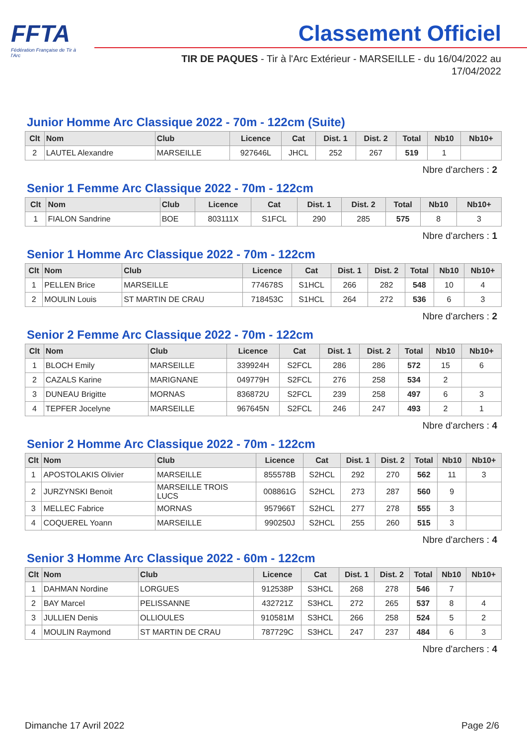FFTA
Fédération Française de Tir à l'Arc
Classement Officiel
TIR DE PAQUES - Tir à l'Arc Extérieur - MARSEILLE - du 16/04/2022 au 17/04/2022
Junior Homme Arc Classique 2022 - 70m - 122cm (Suite)
| Clt | Nom | Club | Licence | Cat | Dist. 1 | Dist. 2 | Total | Nb10 | Nb10+ |
| --- | --- | --- | --- | --- | --- | --- | --- | --- | --- |
| 2 | LAUTEL Alexandre | MARSEILLE | 927646L | JHCL | 252 | 267 | 519 | 1 | |
Nbre d'archers : 2
Senior 1 Femme Arc Classique 2022 - 70m - 122cm
| Clt | Nom | Club | Licence | Cat | Dist. 1 | Dist. 2 | Total | Nb10 | Nb10+ |
| --- | --- | --- | --- | --- | --- | --- | --- | --- | --- |
| 1 | FIALON Sandrine | BOE | 803111X | S1FCL | 290 | 285 | 575 | 8 | 3 |
Nbre d'archers : 1
Senior 1 Homme Arc Classique 2022 - 70m - 122cm
| Clt | Nom | Club | Licence | Cat | Dist. 1 | Dist. 2 | Total | Nb10 | Nb10+ |
| --- | --- | --- | --- | --- | --- | --- | --- | --- | --- |
| 1 | PELLEN Brice | MARSEILLE | 774678S | S1HCL | 266 | 282 | 548 | 10 | 4 |
| 2 | MOULIN Louis | ST MARTIN DE CRAU | 718453C | S1HCL | 264 | 272 | 536 | 6 | 3 |
Nbre d'archers : 2
Senior 2 Femme Arc Classique 2022 - 70m - 122cm
| Clt | Nom | Club | Licence | Cat | Dist. 1 | Dist. 2 | Total | Nb10 | Nb10+ |
| --- | --- | --- | --- | --- | --- | --- | --- | --- | --- |
| 1 | BLOCH Emily | MARSEILLE | 339924H | S2FCL | 286 | 286 | 572 | 15 | 6 |
| 2 | CAZALS Karine | MARIGNANE | 049779H | S2FCL | 276 | 258 | 534 | 2 | |
| 3 | DUNEAU Brigitte | MORNAS | 836872U | S2FCL | 239 | 258 | 497 | 6 | 3 |
| 4 | TEPFER Jocelyne | MARSEILLE | 967645N | S2FCL | 246 | 247 | 493 | 2 | 1 |
Nbre d'archers : 4
Senior 2 Homme Arc Classique 2022 - 70m - 122cm
| Clt | Nom | Club | Licence | Cat | Dist. 1 | Dist. 2 | Total | Nb10 | Nb10+ |
| --- | --- | --- | --- | --- | --- | --- | --- | --- | --- |
| 1 | APOSTOLAKIS Olivier | MARSEILLE | 855578B | S2HCL | 292 | 270 | 562 | 11 | 3 |
| 2 | JURZYNSKI Benoit | MARSEILLE TROIS LUCS | 008861G | S2HCL | 273 | 287 | 560 | 9 | |
| 3 | MELLEC Fabrice | MORNAS | 957966T | S2HCL | 277 | 278 | 555 | 3 | |
| 4 | COQUEREL Yoann | MARSEILLE | 990250J | S2HCL | 255 | 260 | 515 | 3 | |
Nbre d'archers : 4
Senior 3 Homme Arc Classique 2022 - 60m - 122cm
| Clt | Nom | Club | Licence | Cat | Dist. 1 | Dist. 2 | Total | Nb10 | Nb10+ |
| --- | --- | --- | --- | --- | --- | --- | --- | --- | --- |
| 1 | DAHMAN Nordine | LORGUES | 912538P | S3HCL | 268 | 278 | 546 | 7 | |
| 2 | BAY Marcel | PELISSANNE | 432721Z | S3HCL | 272 | 265 | 537 | 8 | 4 |
| 3 | JULLIEN Denis | OLLIOULES | 910581M | S3HCL | 266 | 258 | 524 | 5 | 2 |
| 4 | MOULIN Raymond | ST MARTIN DE CRAU | 787729C | S3HCL | 247 | 237 | 484 | 6 | 3 |
Nbre d'archers : 4
Dimanche 17 Avril 2022 Page 2/6